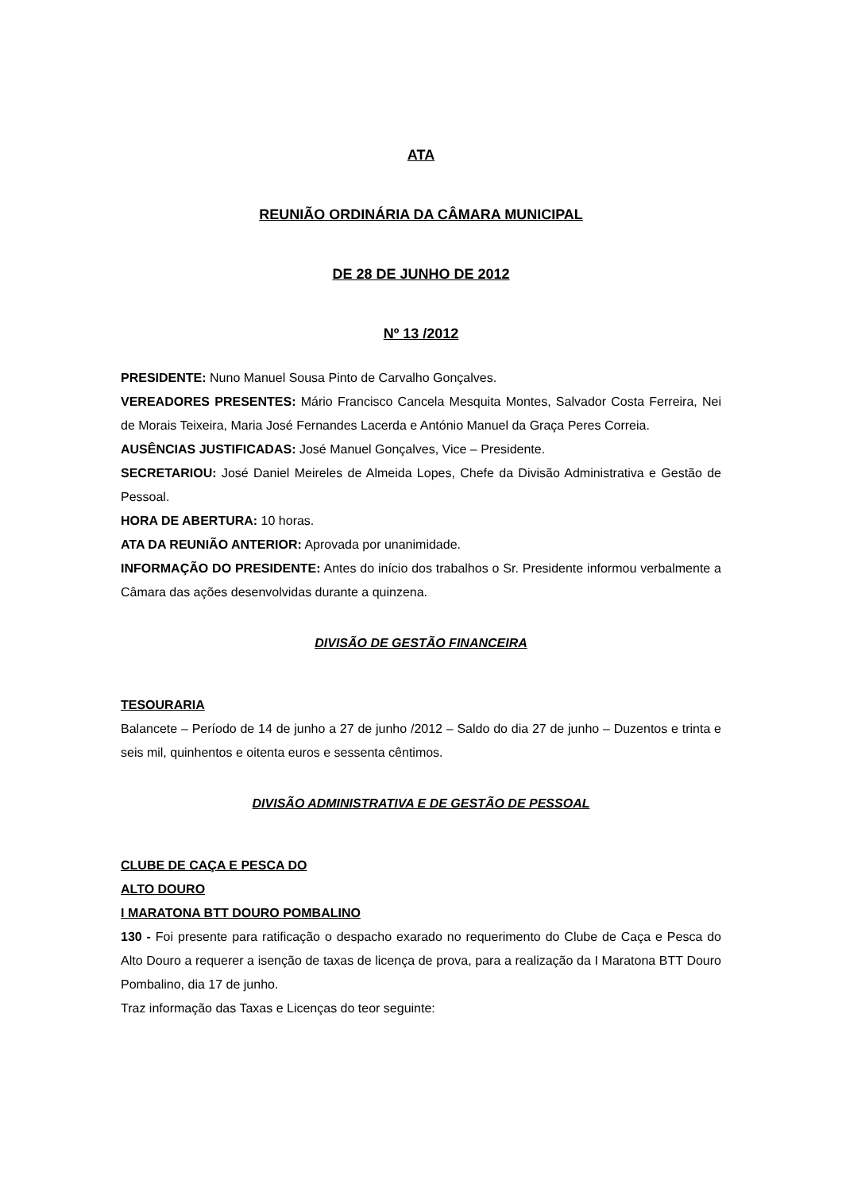ATA
REUNIÃO ORDINÁRIA DA CÂMARA MUNICIPAL
DE 28 DE JUNHO DE 2012
Nº 13 /2012
PRESIDENTE: Nuno Manuel Sousa Pinto de Carvalho Gonçalves.
VEREADORES PRESENTES: Mário Francisco Cancela Mesquita Montes, Salvador Costa Ferreira, Nei de Morais Teixeira, Maria José Fernandes Lacerda e António Manuel da Graça Peres Correia.
AUSÊNCIAS JUSTIFICADAS: José Manuel Gonçalves, Vice – Presidente.
SECRETARIOU: José Daniel Meireles de Almeida Lopes, Chefe da Divisão Administrativa e Gestão de Pessoal.
HORA DE ABERTURA: 10 horas.
ATA DA REUNIÃO ANTERIOR: Aprovada por unanimidade.
INFORMAÇÃO DO PRESIDENTE: Antes do início dos trabalhos o Sr. Presidente informou verbalmente a Câmara das ações desenvolvidas durante a quinzena.
DIVISÃO DE GESTÃO FINANCEIRA
TESOURARIA
Balancete – Período de 14 de junho a 27 de junho /2012 – Saldo do dia 27 de junho – Duzentos e trinta e seis mil, quinhentos e oitenta euros e sessenta cêntimos.
DIVISÃO ADMINISTRATIVA E DE GESTÃO DE PESSOAL
CLUBE DE CAÇA E PESCA DO
ALTO DOURO
I MARATONA BTT DOURO POMBALINO
130 - Foi presente para ratificação o despacho exarado no requerimento do Clube de Caça e Pesca do Alto Douro a requerer a isenção de taxas de licença de prova, para a realização da I Maratona BTT Douro Pombalino, dia 17 de junho.
Traz informação das Taxas e Licenças do teor seguinte: